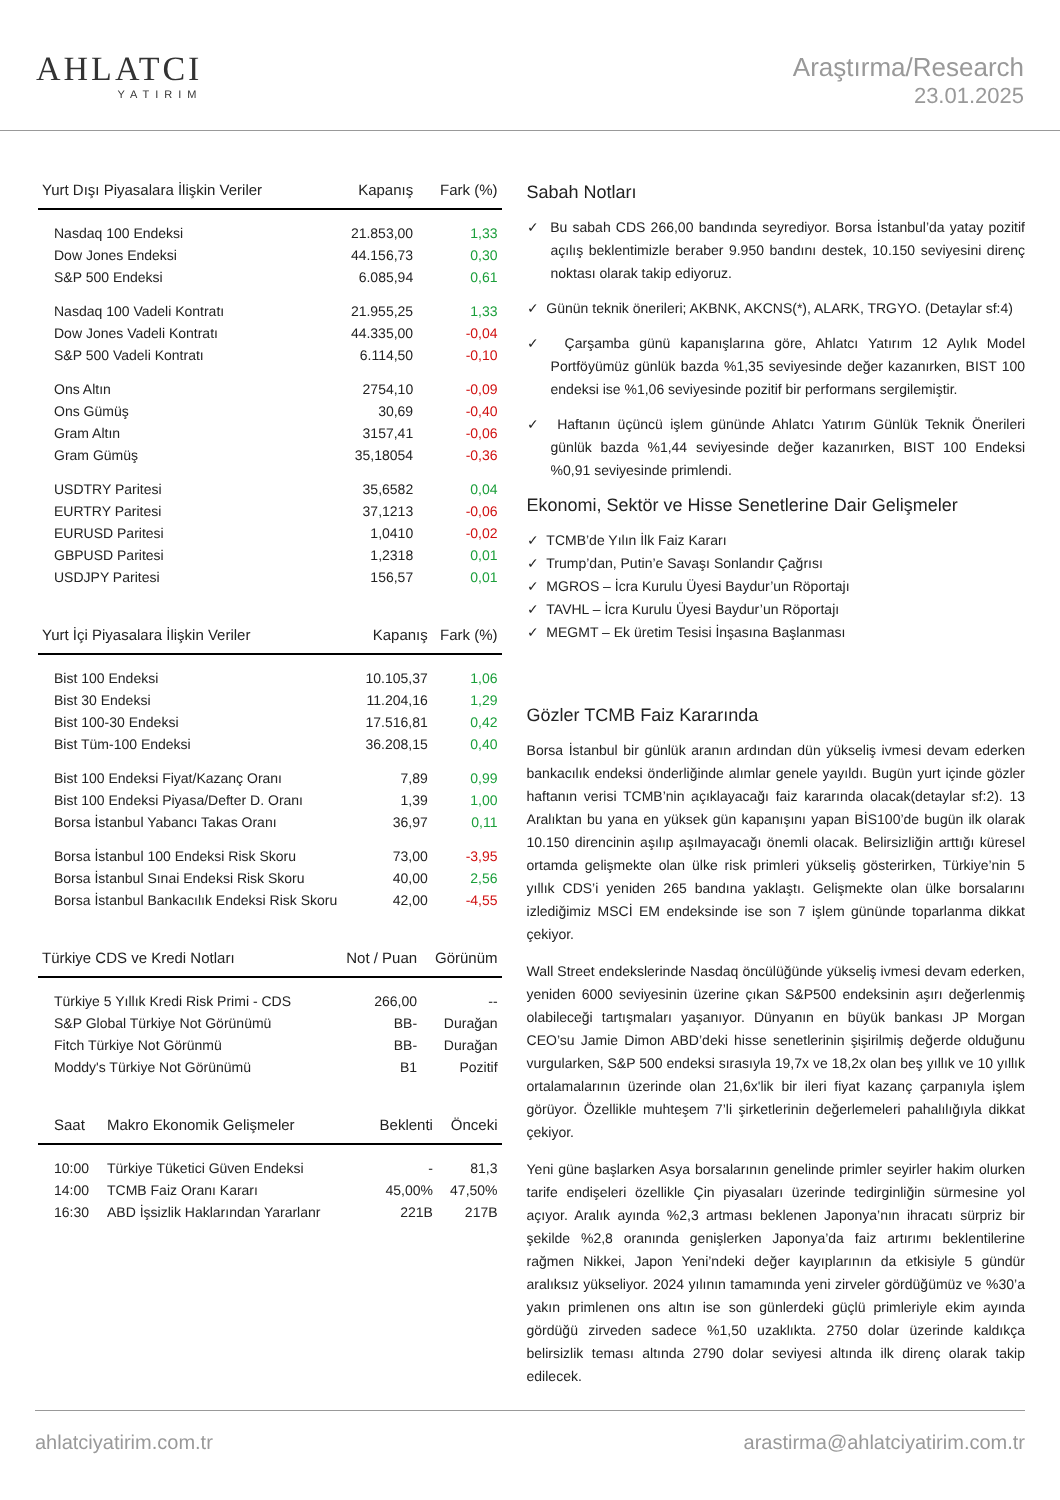AHLATCI
YATIRIM
Araştırma/Research
23.01.2025
| Yurt Dışı Piyasalara İlişkin Veriler | Kapanış | Fark (%) |
| --- | --- | --- |
| Nasdaq 100 Endeksi | 21.853,00 | 1,33 |
| Dow Jones Endeksi | 44.156,73 | 0,30 |
| S&P 500 Endeksi | 6.085,94 | 0,61 |
| Nasdaq 100 Vadeli Kontratı | 21.955,25 | 1,33 |
| Dow Jones Vadeli Kontratı | 44.335,00 | -0,04 |
| S&P 500 Vadeli Kontratı | 6.114,50 | -0,10 |
| Ons Altın | 2754,10 | -0,09 |
| Ons Gümüş | 30,69 | -0,40 |
| Gram Altın | 3157,41 | -0,06 |
| Gram Gümüş | 35,18054 | -0,36 |
| USDTRY Paritesi | 35,6582 | 0,04 |
| EURTRY Paritesi | 37,1213 | -0,06 |
| EURUSD Paritesi | 1,0410 | -0,02 |
| GBPUSD Paritesi | 1,2318 | 0,01 |
| USDJPY Paritesi | 156,57 | 0,01 |
| Yurt İçi Piyasalara İlişkin Veriler | Kapanış | Fark (%) |
| --- | --- | --- |
| Bist 100 Endeksi | 10.105,37 | 1,06 |
| Bist 30 Endeksi | 11.204,16 | 1,29 |
| Bist 100-30 Endeksi | 17.516,81 | 0,42 |
| Bist Tüm-100 Endeksi | 36.208,15 | 0,40 |
| Bist 100 Endeksi Fiyat/Kazanç Oranı | 7,89 | 0,99 |
| Bist 100 Endeksi Piyasa/Defter D. Oranı | 1,39 | 1,00 |
| Borsa İstanbul Yabancı Takas Oranı | 36,97 | 0,11 |
| Borsa İstanbul 100 Endeksi Risk Skoru | 73,00 | -3,95 |
| Borsa İstanbul Sınai Endeksi Risk Skoru | 40,00 | 2,56 |
| Borsa İstanbul Bankacılık Endeksi Risk Skoru | 42,00 | -4,55 |
| Türkiye CDS ve Kredi Notları | Not / Puan | Görünüm |
| --- | --- | --- |
| Türkiye 5 Yıllık Kredi Risk Primi - CDS | 266,00 | -- |
| S&P Global Türkiye Not Görünümü | BB- | Durağan |
| Fitch Türkiye Not Görünmü | BB- | Durağan |
| Moddy's Türkiye Not Görünümü | B1 | Pozitif |
| Saat | Makro Ekonomik Gelişmeler | Beklenti | Önceki |
| --- | --- | --- | --- |
| 10:00 | Türkiye Tüketici Güven Endeksi | - | 81,3 |
| 14:00 | TCMB Faiz Oranı Kararı | 45,00% | 47,50% |
| 16:30 | ABD İşsizlik Haklarından Yararlanr | 221B | 217B |
Sabah Notları
✓ Bu sabah CDS 266,00 bandında seyrediyor. Borsa İstanbul’da yatay pozitif açılış beklentimizle beraber 9.950 bandını destek, 10.150 seviyesini direnç noktası olarak takip ediyoruz.
✓ Günün teknik önerileri; AKBNK, AKCNS(*), ALARK, TRGYO. (Detaylar sf:4)
✓ Çarşamba günü kapanışlarına göre, Ahlatcı Yatırım 12 Aylık Model Portföyümüz günlük bazda %1,35 seviyesinde değer kazanırken, BIST 100 endeksi ise %1,06 seviyesinde pozitif bir performans sergilemiştir.
✓ Haftanın üçüncü işlem gününde Ahlatcı Yatırım Günlük Teknik Önerileri günlük bazda %1,44 seviyesinde değer kazanırken, BIST 100 Endeksi %0,91 seviyesinde primlendi.
Ekonomi, Sektör ve Hisse Senetlerine Dair Gelişmeler
✓ TCMB’de Yılın İlk Faiz Kararı
✓ Trump’dan, Putin’e Savaşı Sonlandır Çağrısı
✓ MGROS – İcra Kurulu Üyesi Baydur’un Röportajı
✓ TAVHL – İcra Kurulu Üyesi Baydur’un Röportajı
✓ MEGMT – Ek üretim Tesisi İnşasına Başlanması
Gözler TCMB Faiz Kararında
Borsa İstanbul bir günlük aranın ardından dün yükseliş ivmesi devam ederken bankacılık endeksi önderliğinde alımlar genele yayıldı. Bugün yurt içinde gözler haftanın verisi TCMB’nin açıklayacağı faiz kararında olacak(detaylar sf:2). 13 Aralıktan bu yana en yüksek gün kapanışını yapan BİS100’de bugün ilk olarak 10.150 direncinin aşılıp aşılmayacağı önemli olacak. Belirsizliğin arttığı küresel ortamda gelişmekte olan ülke risk primleri yükseliş gösterirken, Türkiye’nin 5 yıllık CDS’i yeniden 265 bandına yaklaştı. Gelişmekte olan ülke borsalarını izlediğimiz MSCİ EM endeksinde ise son 7 işlem gününde toparlanma dikkat çekiyor.
Wall Street endekslerinde Nasdaq öncülüğünde yükseliş ivmesi devam ederken, yeniden 6000 seviyesinin üzerine çıkan S&P500 endeksinin aşırı değerlenmiş olabileceği tartışmaları yaşanıyor. Dünyanın en büyük bankası JP Morgan CEO’su Jamie Dimon ABD’deki hisse senetlerinin şişirilmiş değerde olduğunu vurgularken, S&P 500 endeksi sırasıyla 19,7x ve 18,2x olan beş yıllık ve 10 yıllık ortalamalarının üzerinde olan 21,6x'lik bir ileri fiyat kazanç çarpanıyla işlem görüyor. Özellikle muhteşem 7’li şirketlerinin değerlemeleri pahalılığıyla dikkat çekiyor.
Yeni güne başlarken Asya borsalarının genelinde primler seyirler hakim olurken tarife endişeleri özellikle Çin piyasaları üzerinde tedirginliğin sürmesine yol açıyor. Aralık ayında %2,3 artması beklenen Japonya’nın ihracatı sürpriz bir şekilde %2,8 oranında genişlerken Japonya’da faiz artırımı beklentilerine rağmen Nikkei, Japon Yeni’ndeki değer kayıplarının da etkisiyle 5 gündür aralıksız yükseliyor. 2024 yılının tamamında yeni zirveler gördüğümüz ve %30’a yakın primlenen ons altın ise son günlerdeki güçlü primleriyle ekim ayında gördüğü zirveden sadece %1,50 uzaklıkta. 2750 dolar üzerinde kaldıkça belirsizlik teması altında 2790 dolar seviyesi altında ilk direnç olarak takip edilecek.
ahlatciyatirim.com.tr arastirma@ahlatciyatirim.com.tr